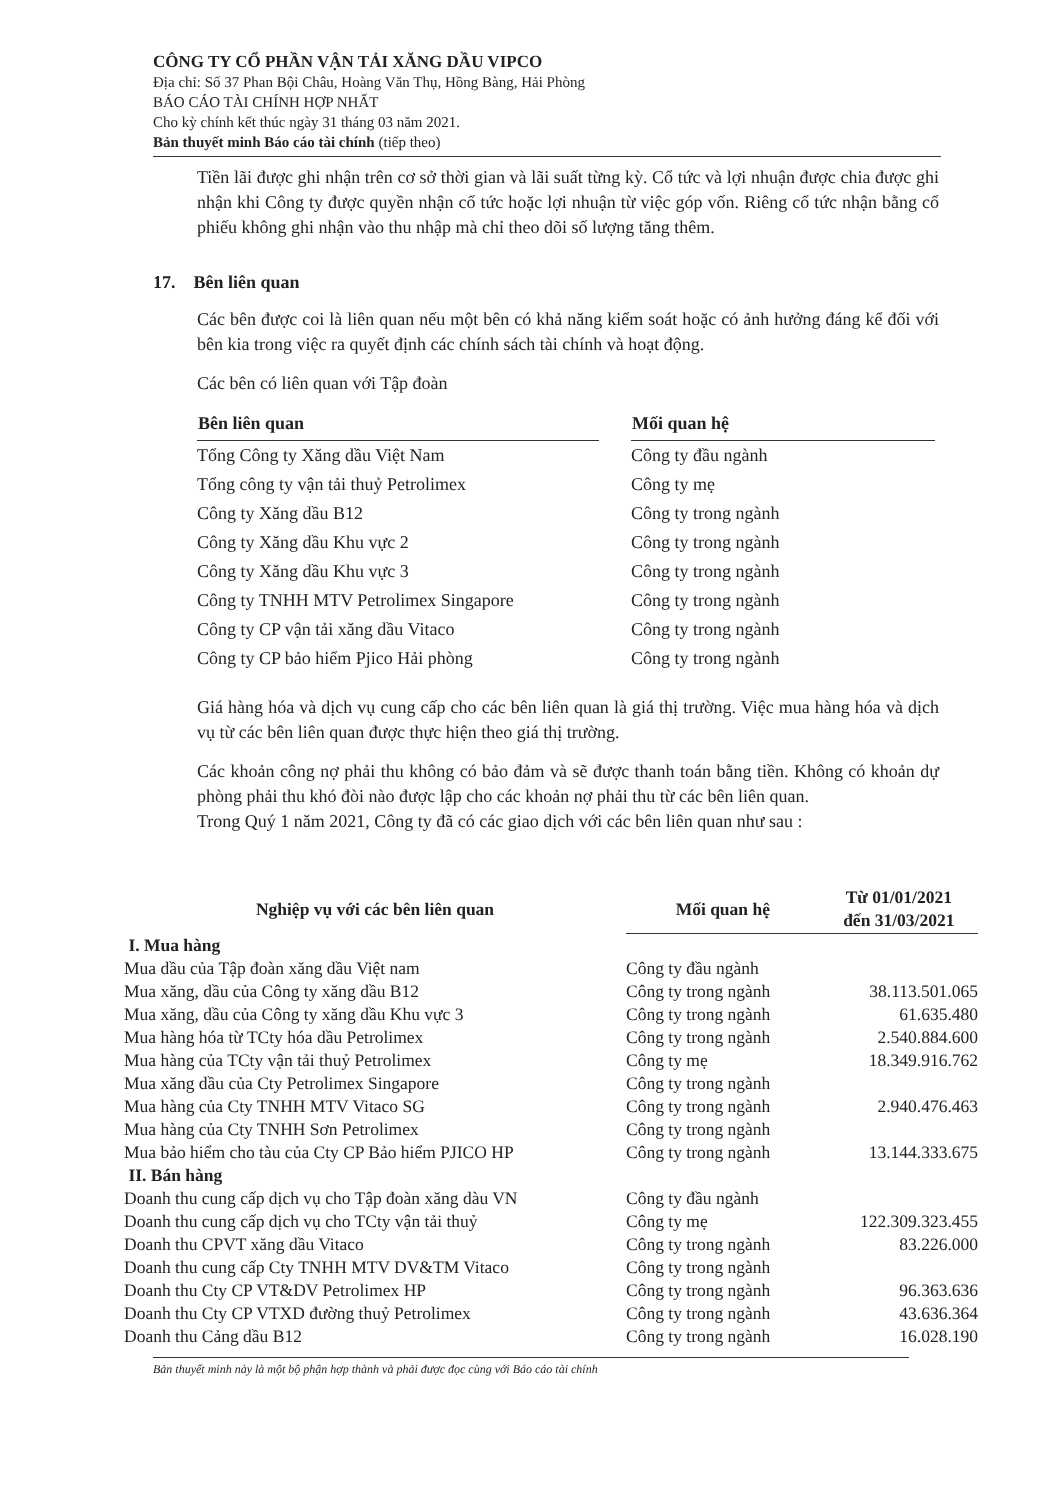CÔNG TY CỔ PHẦN VẬN TẢI XĂNG DẦU VIPCO
Địa chỉ: Số 37 Phan Bội Châu, Hoàng Văn Thụ, Hồng Bàng, Hải Phòng
BÁO CÁO TÀI CHÍNH HỢP NHẤT
Cho kỳ chính kết thúc ngày 31 tháng 03 năm 2021.
Bản thuyết minh Báo cáo tài chính (tiếp theo)
Tiền lãi được ghi nhận trên cơ sở thời gian và lãi suất từng kỳ. Cổ tức và lợi nhuận được chia được ghi nhận khi Công ty được quyền nhận cổ tức hoặc lợi nhuận từ việc góp vốn. Riêng cổ tức nhận bằng cổ phiếu không ghi nhận vào thu nhập mà chỉ theo dõi số lượng tăng thêm.
17. Bên liên quan
Các bên được coi là liên quan nếu một bên có khả năng kiểm soát hoặc có ảnh hưởng đáng kể đối với bên kia trong việc ra quyết định các chính sách tài chính và hoạt động.
Các bên có liên quan với Tập đoàn
| Bên liên quan | | Mối quan hệ |
| --- | --- | --- |
| Tổng Công ty Xăng dầu Việt Nam | | Công ty đầu ngành |
| Tổng công ty vận tải thuỷ Petrolimex | | Công ty mẹ |
| Công ty Xăng dầu B12 | | Công ty trong ngành |
| Công ty Xăng dầu Khu vực 2 | | Công ty trong ngành |
| Công ty Xăng dầu Khu vực 3 | | Công ty trong ngành |
| Công ty TNHH MTV Petrolimex Singapore | | Công ty trong ngành |
| Công ty CP vận tải xăng dầu Vitaco | | Công ty trong ngành |
| Công ty CP bảo hiểm Pjico Hải phòng | | Công ty trong ngành |
Giá hàng hóa và dịch vụ cung cấp cho các bên liên quan là giá thị trường. Việc mua hàng hóa và dịch vụ từ các bên liên quan được thực hiện theo giá thị trường.
Các khoản công nợ phải thu không có bảo đảm và sẽ được thanh toán bằng tiền. Không có khoản dự phòng phải thu khó đòi nào được lập cho các khoản nợ phải thu từ các bên liên quan.
Trong Quý 1 năm 2021, Công ty đã có các giao dịch với các bên liên quan như sau :
| Nghiệp vụ với các bên liên quan | Mối quan hệ | Từ 01/01/2021 đến 31/03/2021 |
| --- | --- | --- |
| I. Mua hàng | | |
| Mua dầu của Tập đoàn xăng dầu Việt nam | Công ty đầu ngành | |
| Mua xăng, dầu của Công ty xăng dầu B12 | Công ty trong ngành | 38.113.501.065 |
| Mua xăng, dầu của Công ty xăng dầu Khu vực 3 | Công ty trong ngành | 61.635.480 |
| Mua hàng hóa từ TCty hóa dầu Petrolimex | Công ty trong ngành | 2.540.884.600 |
| Mua hàng của TCty vận tải thuỷ Petrolimex | Công ty mẹ | 18.349.916.762 |
| Mua xăng dầu của Cty Petrolimex Singapore | Công ty trong ngành | |
| Mua hàng của Cty TNHH MTV Vitaco SG | Công ty trong ngành | 2.940.476.463 |
| Mua hàng của Cty TNHH Sơn Petrolimex | Công ty trong ngành | |
| Mua bảo hiểm cho tàu của Cty CP Bảo hiểm PJICO HP | Công ty trong ngành | 13.144.333.675 |
| II. Bán hàng | | |
| Doanh thu cung cấp dịch vụ cho Tập đoàn xăng dàu VN | Công ty đầu ngành | |
| Doanh thu cung cấp dịch vụ cho TCty vận tải thuỷ | Công ty mẹ | 122.309.323.455 |
| Doanh thu CPVT xăng dầu Vitaco | Công ty trong ngành | 83.226.000 |
| Doanh thu cung cấp Cty TNHH MTV DV&TM Vitaco | Công ty trong ngành | |
| Doanh thu Cty CP VT&DV Petrolimex HP | Công ty trong ngành | 96.363.636 |
| Doanh thu Cty CP VTXD đường thuỷ Petrolimex | Công ty trong ngành | 43.636.364 |
| Doanh thu Cảng dầu B12 | Công ty trong ngành | 16.028.190 |
Bản thuyết minh này là một bộ phận hợp thành và phải được đọc cùng với Báo cáo tài chính